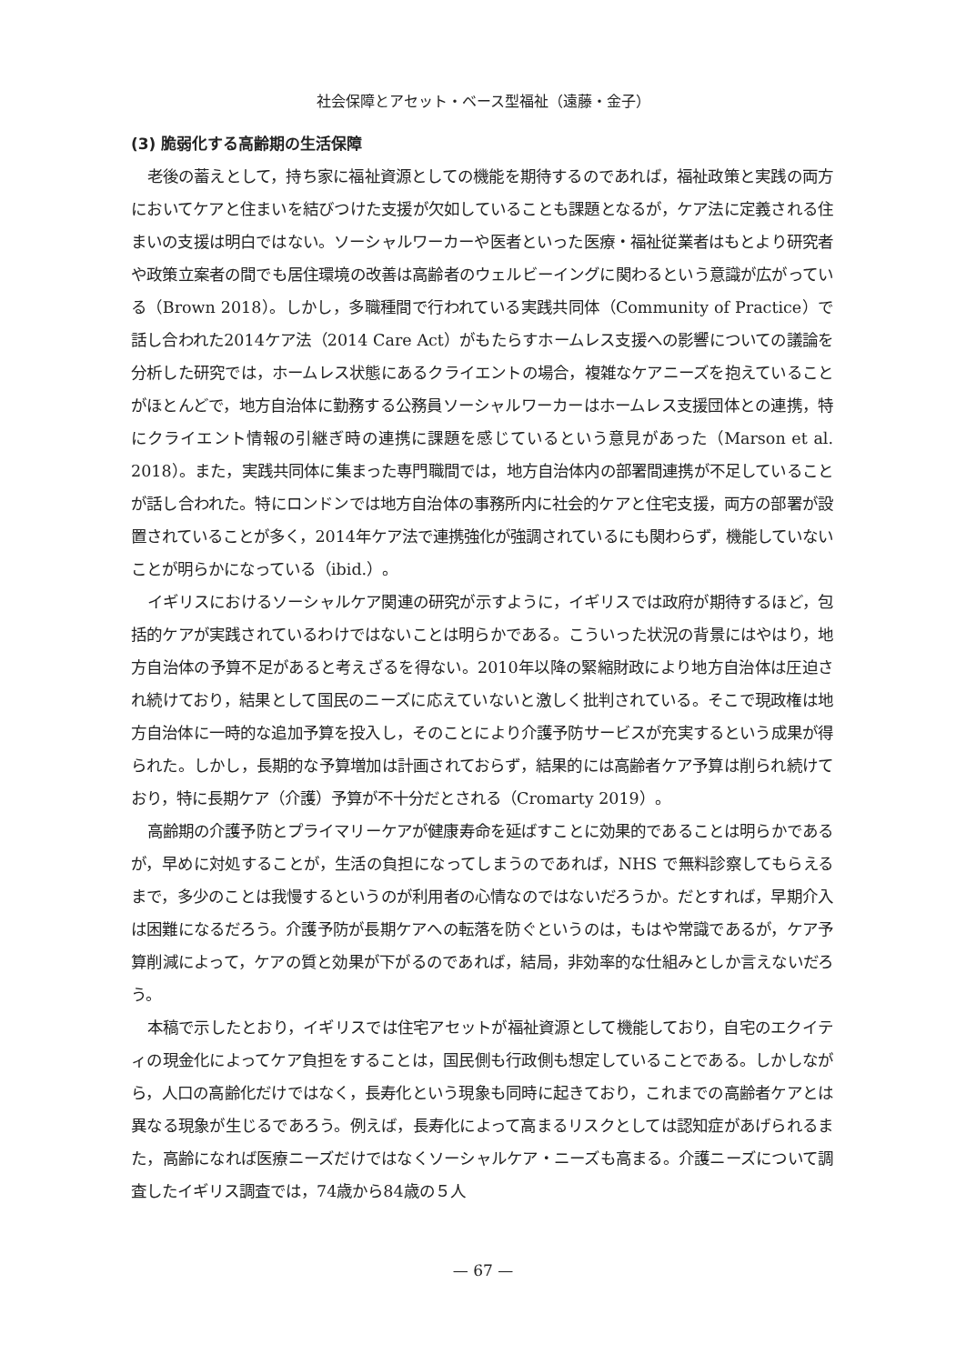社会保障とアセット・ベース型福祉（遠藤・金子）
(3) 脆弱化する高齢期の生活保障
老後の蓄えとして，持ち家に福祉資源としての機能を期待するのであれば，福祉政策と実践の両方においてケアと住まいを結びつけた支援が欠如していることも課題となるが，ケア法に定義される住まいの支援は明白ではない。ソーシャルワーカーや医者といった医療・福祉従業者はもとより研究者や政策立案者の間でも居住環境の改善は高齢者のウェルビーイングに関わるという意識が広がっている（Brown 2018）。しかし，多職種間で行われている実践共同体（Community of Practice）で話し合われた2014ケア法（2014 Care Act）がもたらすホームレス支援への影響についての議論を分析した研究では，ホームレス状態にあるクライエントの場合，複雑なケアニーズを抱えていることがほとんどで，地方自治体に勤務する公務員ソーシャルワーカーはホームレス支援団体との連携，特にクライエント情報の引継ぎ時の連携に課題を感じているという意見があった（Marson et al. 2018）。また，実践共同体に集まった専門職間では，地方自治体内の部署間連携が不足していることが話し合われた。特にロンドンでは地方自治体の事務所内に社会的ケアと住宅支援，両方の部署が設置されていることが多く，2014年ケア法で連携強化が強調されているにも関わらず，機能していないことが明らかになっている（ibid.）。
イギリスにおけるソーシャルケア関連の研究が示すように，イギリスでは政府が期待するほど，包括的ケアが実践されているわけではないことは明らかである。こういった状況の背景にはやはり，地方自治体の予算不足があると考えざるを得ない。2010年以降の緊縮財政により地方自治体は圧迫され続けており，結果として国民のニーズに応えていないと激しく批判されている。そこで現政権は地方自治体に一時的な追加予算を投入し，そのことにより介護予防サービスが充実するという成果が得られた。しかし，長期的な予算増加は計画されておらず，結果的には高齢者ケア予算は削られ続けており，特に長期ケア（介護）予算が不十分だとされる（Cromarty 2019）。
高齢期の介護予防とプライマリーケアが健康寿命を延ばすことに効果的であることは明らかであるが，早めに対処することが，生活の負担になってしまうのであれば，NHS で無料診察してもらえるまで，多少のことは我慢するというのが利用者の心情なのではないだろうか。だとすれば，早期介入は困難になるだろう。介護予防が長期ケアへの転落を防ぐというのは，もはや常識であるが，ケア予算削減によって，ケアの質と効果が下がるのであれば，結局，非効率的な仕組みとしか言えないだろう。
本稿で示したとおり，イギリスでは住宅アセットが福祉資源として機能しており，自宅のエクイティの現金化によってケア負担をすることは，国民側も行政側も想定していることである。しかしながら，人口の高齢化だけではなく，長寿化という現象も同時に起きており，これまでの高齢者ケアとは異なる現象が生じるであろう。例えば，長寿化によって高まるリスクとしては認知症があげられるまた，高齢になれば医療ニーズだけではなくソーシャルケア・ニーズも高まる。介護ニーズについて調査したイギリス調査では，74歳から84歳の５人
— 67 —